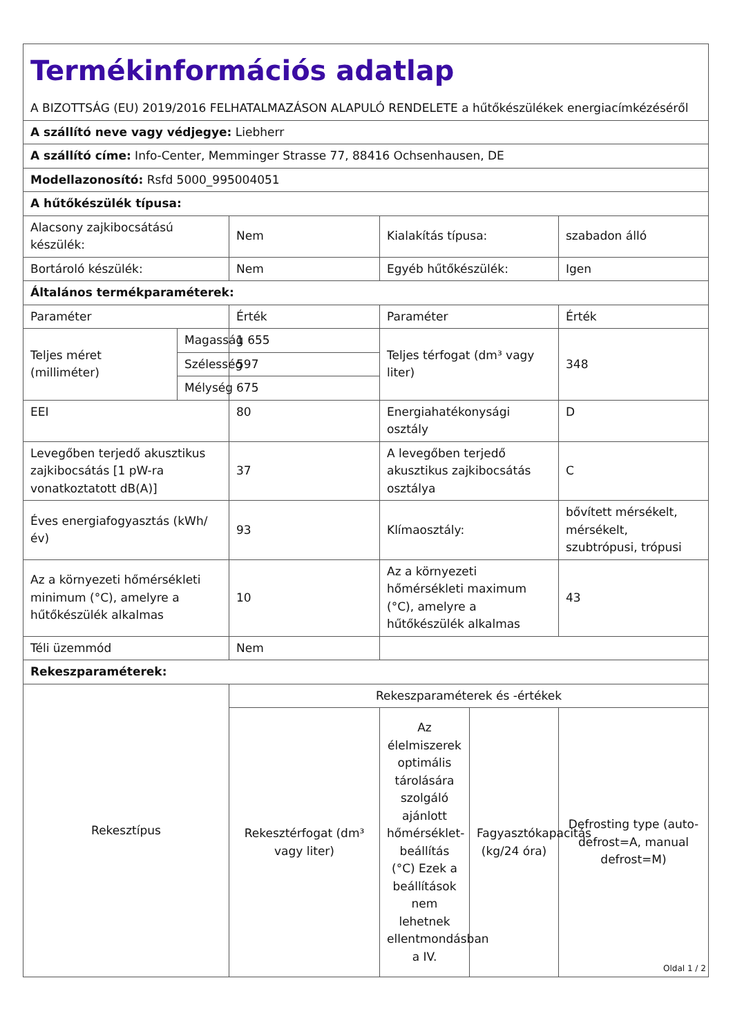| Termékinformációs adatlap A BIZOTTSÁG (EU) 2019/2016 FELHATALMAZÁSON ALAPULÓ RENDELETE a hűtőkészülékek energiacímkézéséről | | | | | |
| A szállító neve vagy védjegye: Liebherr | | | | | |
| A szállító címe: Info-Center, Memminger Strasse 77, 88416 Ochsenhausen, DE | | | | | |
| Modellazonosító: Rsfd 5000_995004051 | | | | | |
| A hűtőkészülék típusa: | | | | | |
| Alacsony zajkibocsátású készülék: | | Nem | Kialakítás típusa: | | szabadon álló |
| Bortároló készülék: | | Nem | Egyéb hűtőkészülék: | | Igen |
| Általános termékparaméterek: | | | | | |
| Paraméter | | Érték | Paraméter | | Érték |
| Teljes méret (milliméter) | Magasság | 1 655 | Teljes térfogat (dm³ vagy liter) | | 348 |
| | Szélesség | 597 | | | |
| | Mélység | 675 | | | |
| EEI | | 80 | Energiahatékonysági osztály | | D |
| Levegőben terjedő akusztikus zajkibocsátás [1 pW-ra vonatkoztatott dB(A)] | | 37 | A levegőben terjedő akusztikus zajkibocsátás osztálya | | C |
| Éves energiafogyasztás (kWh/év) | | 93 | Klímaosztály: | | bővített mérsékelt, mérsékelt, szubtrópusi, trópusi |
| Az a környezeti hőmérsékleti minimum (°C), amelyre a hűtőkészülék alkalmas | | 10 | Az a környezeti hőmérsékleti maximum (°C), amelyre a hűtőkészülék alkalmas | | 43 |
| Téli üzemmód | | Nem | | | |
| Rekeszparaméterek: | | | | | |
| Rekesztípus | | Rekeszparaméterek és -értékek | | | |
| | | Rekesztérfogat (dm³ vagy liter) | Az élelmiszerek optimális tárolására szolgáló ajánlott hőmérséklet-beállítás (°C) Ezek a beállítások nem lehetnek ellentmondásban a IV. | Fagyasztókapacitás (kg/24 óra) | Defrosting type (auto-defrost=A, manual defrost=M) |
Oldal 1 / 2